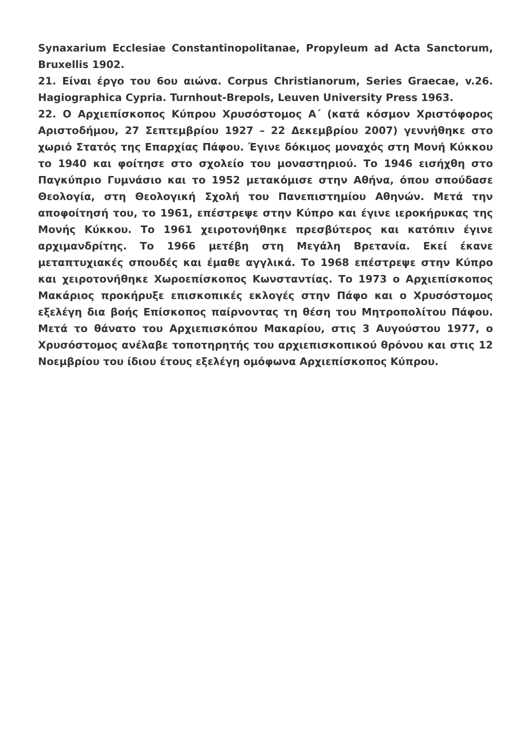Synaxarium Ecclesiae Constantinopolitanae, Propyleum ad Acta Sanctorum, Bruxellis 1902.
21. Είναι έργο του 6ου αιώνα. Corpus Christianorum, Series Graecae, v.26. Hagiographica Cypria. Turnhout-Brepols, Leuven University Press 1963.
22. Ο Αρχιεπίσκοπος Κύπρου Χρυσόστομος Α΄ (κατά κόσμον Χριστόφορος Αριστοδήμου, 27 Σεπτεμβρίου 1927 – 22 Δεκεμβρίου 2007) γεννήθηκε στο χωριό Στατός της Επαρχίας Πάφου. Έγινε δόκιμος μοναχός στη Μονή Κύκκου το 1940 και φοίτησε στο σχολείο του μοναστηριού. Το 1946 εισήχθη στο Παγκύπριο Γυμνάσιο και το 1952 μετακόμισε στην Αθήνα, όπου σπούδασε Θεολογία, στη Θεολογική Σχολή του Πανεπιστημίου Αθηνών. Μετά την αποφοίτησή του, το 1961, επέστρεψε στην Κύπρο και έγινε ιεροκήρυκας της Μονής Κύκκου. Το 1961 χειροτονήθηκε πρεσβύτερος και κατόπιν έγινε αρχιμανδρίτης. Το 1966 μετέβη στη Μεγάλη Βρετανία. Εκεί έκανε μεταπτυχιακές σπουδές και έμαθε αγγλικά. Το 1968 επέστρεψε στην Κύπρο και χειροτονήθηκε Χωροεπίσκοπος Κωνσταντίας. Το 1973 ο Αρχιεπίσκοπος Μακάριος προκήρυξε επισκοπικές εκλογές στην Πάφο και ο Χρυσόστομος εξελέγη δια βοής Επίσκοπος παίρνοντας τη θέση του Μητροπολίτου Πάφου. Μετά το θάνατο του Αρχιεπισκόπου Μακαρίου, στις 3 Αυγούστου 1977, ο Χρυσόστομος ανέλαβε τοποτηρητής του αρχιεπισκοπικού θρόνου και στις 12 Νοεμβρίου του ίδιου έτους εξελέγη ομόφωνα Αρχιεπίσκοπος Κύπρου.